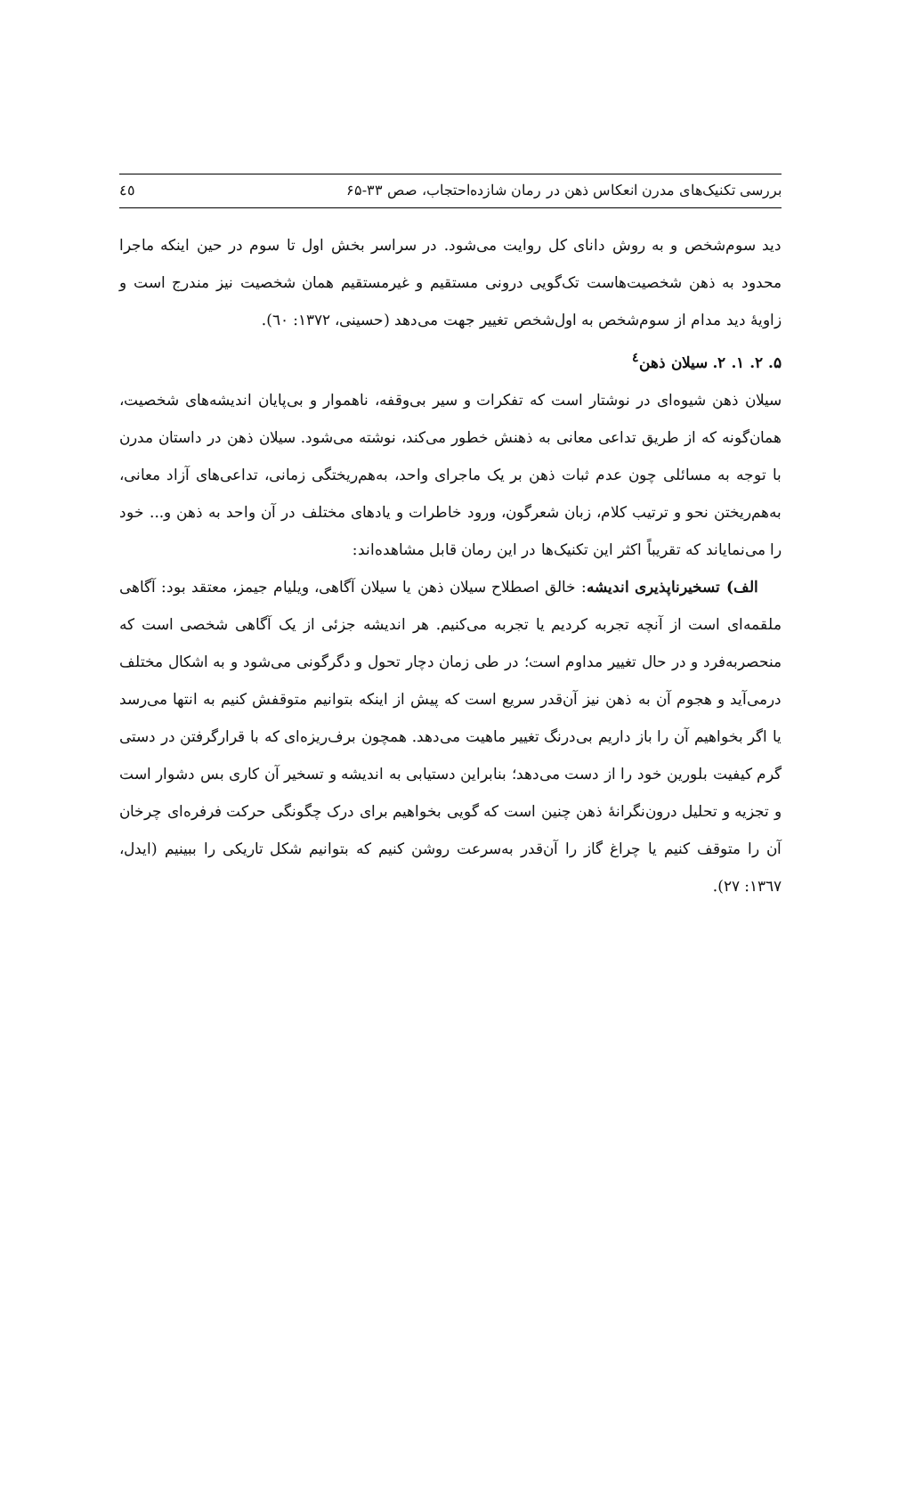بررسی تکنیک‌های مدرن انعکاس ذهن در رمان شازده‌احتجاب، صص ۳۳-۶۵ ٤٥
دید سوم‌شخص و به روش دانای کل روایت می‌شود. در سراسر بخش اول تا سوم در حین اینکه ماجرا محدود به ذهن شخصیت‌هاست تک‌گویی درونی مستقیم و غیرمستقیم همان شخصیت نیز مندرج است و زاویهٔ دید مدام از سوم‌شخص به اول‌شخص تغییر جهت می‌دهد (حسینی، ۱۳۷۲: ٦٠).
۵. ۲. ۱. ۲. سیلان ذهن<sup>٤</sup>
سیلان ذهن شیوه‌ای در نوشتار است که تفکرات و سیر بی‌وقفه، ناهموار و بی‌پایان اندیشه‌های شخصیت، همان‌گونه که از طریق تداعی معانی به ذهنش خطور می‌کند، نوشته می‌شود. سیلان ذهن در داستان مدرن با توجه به مسائلی چون عدم ثبات ذهن بر یک ماجرای واحد، به‌هم‌ریختگی زمانی، تداعی‌های آزاد معانی، به‌هم‌ریختن نحو و ترتیب کلام، زبان شعرگون، ورود خاطرات و یادهای مختلف در آن واحد به ذهن و... خود را می‌نمایاند که تقریباً اکثر این تکنیک‌ها در این رمان قابل مشاهده‌اند:
الف) تسخیرناپذیری اندیشه: خالق اصطلاح سیلان ذهن یا سیلان آگاهی، ویلیام جیمز، معتقد بود: آگاهی ملقمه‌ای است از آنچه تجربه کردیم یا تجربه می‌کنیم. هر اندیشه جزئی از یک آگاهی شخصی است که منحصربه‌فرد و در حال تغییر مداوم است؛ در طی زمان دچار تحول و دگرگونی می‌شود و به اشکال مختلف درمی‌آید و هجوم آن به ذهن نیز آن‌قدر سریع است که پیش از اینکه بتوانیم متوقفش کنیم به انتها می‌رسد یا اگر بخواهیم آن را باز داریم بی‌درنگ تغییر ماهیت می‌دهد. همچون برف‌ریزه‌ای که با قرارگرفتن در دستی گرم کیفیت بلورین خود را از دست می‌دهد؛ بنابراین دستیابی به اندیشه و تسخیر آن کاری بس دشوار است و تجزیه و تحلیل درون‌نگرانهٔ ذهن چنین است که گویی بخواهیم برای درک چگونگی حرکت فرفره‌ای چرخان آن را متوقف کنیم یا چراغ گاز را آن‌قدر به‌سرعت روشن کنیم که بتوانیم شکل تاریکی را ببینیم (ایدل، ۱۳٦۷: ۲۷).